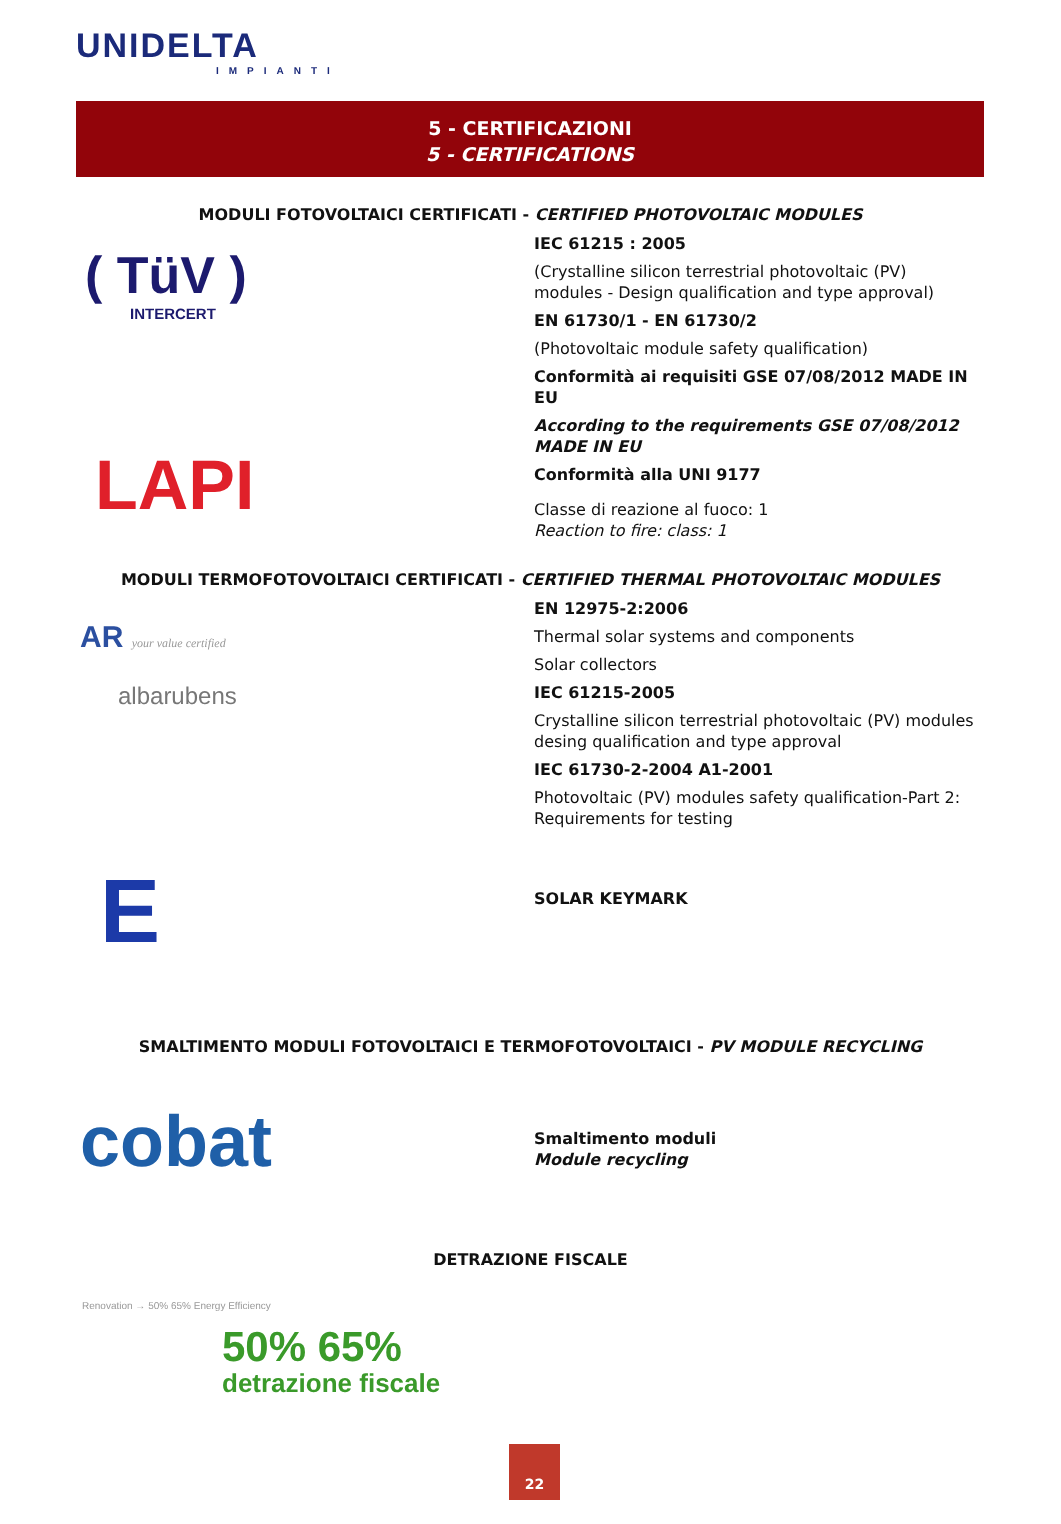UNIDELTA
IMPIANTI
5 - CERTIFICAZIONI
5 - CERTIFICATIONS
MODULI FOTOVOLTAICI CERTIFICATI - CERTIFIED PHOTOVOLTAIC MODULES
( TüV )
INTERCERT
LAPI
IEC 61215 : 2005
(Crystalline silicon terrestrial photovoltaic (PV) modules - Design qualification and type approval)
EN 61730/1 - EN 61730/2
(Photovoltaic module safety qualification)
Conformità ai requisiti GSE 07/08/2012 MADE IN EU
According to the requirements GSE 07/08/2012 MADE IN EU
Conformità alla UNI 9177
Classe di reazione al fuoco: 1
Reaction to fire: class: 1
MODULI TERMOFOTOVOLTAICI CERTIFICATI - CERTIFIED THERMAL PHOTOVOLTAIC MODULES
AR your value certified
albarubens
EN 12975-2:2006
Thermal solar systems and components
Solar collectors
IEC 61215-2005
Crystalline silicon terrestrial photovoltaic (PV) modules desing qualification and type approval
IEC 61730-2-2004 A1-2001
Photovoltaic (PV) modules safety qualification-Part 2: Requirements for testing
E SOLAR KEYMARK
SMALTIMENTO MODULI FOTOVOLTAICI E TERMOFOTOVOLTAICI - PV MODULE RECYCLING
cobat
Smaltimento moduli
Module recycling
DETRAZIONE FISCALE
Renovation → 50% 65% Energy Efficiency
50% 65%
detrazione fiscale
22